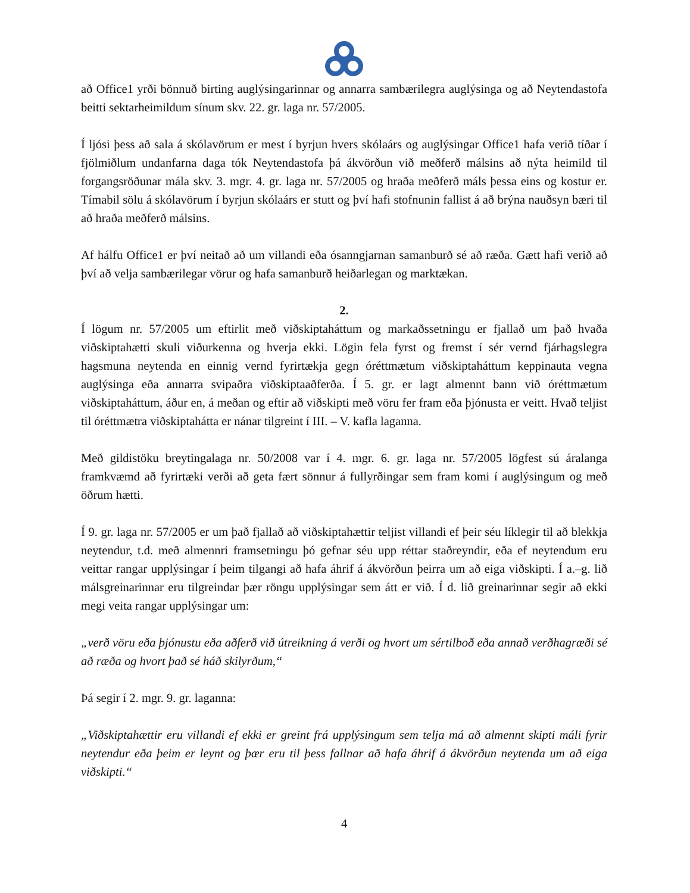að Office1 yrði bönnuð birting auglýsingarinnar og annarra sambærilegra auglýsinga og að Neytendastofa beitti sektarheimildum sínum skv. 22. gr. laga nr. 57/2005.
Í ljósi þess að sala á skólavörum er mest í byrjun hvers skólaárs og auglýsingar Office1 hafa verið tíðar í fjölmiðlum undanfarna daga tók Neytendastofa þá ákvörðun við meðferð málsins að nýta heimild til forgangsröðunar mála skv. 3. mgr. 4. gr. laga nr. 57/2005 og hraða meðferð máls þessa eins og kostur er. Tímabil sölu á skólavörum í byrjun skólaárs er stutt og því hafi stofnunin fallist á að brýna nauðsyn bæri til að hraða meðferð málsins.
Af hálfu Office1 er því neitað að um villandi eða ósanngjarnan samanburð sé að ræða. Gætt hafi verið að því að velja sambærilegar vörur og hafa samanburð heiðarlegan og marktækan.
2.
Í lögum nr. 57/2005 um eftirlit með viðskiptaháttum og markaðssetningu er fjallað um það hvaða viðskiptahætti skuli viðurkenna og hverja ekki. Lögin fela fyrst og fremst í sér vernd fjárhagslegra hagsmuna neytenda en einnig vernd fyrirtækja gegn óréttmætum viðskiptaháttum keppinauta vegna auglýsinga eða annarra svipaðra viðskiptaaðferða. Í 5. gr. er lagt almennt bann við óréttmætum viðskiptaháttum, áður en, á meðan og eftir að viðskipti með vöru fer fram eða þjónusta er veitt. Hvað teljist til óréttmætra viðskiptahátta er nánar tilgreint í III. – V. kafla laganna.
Með gildistöku breytingalaga nr. 50/2008 var í 4. mgr. 6. gr. laga nr. 57/2005 lögfest sú áralanga framkvæmd að fyrirtæki verði að geta fært sönnur á fullyrðingar sem fram komi í auglýsingum og með öðrum hætti.
Í 9. gr. laga nr. 57/2005 er um það fjallað að viðskiptahættir teljist villandi ef þeir séu líklegir til að blekkja neytendur, t.d. með almennri framsetningu þó gefnar séu upp réttar staðreyndir, eða ef neytendum eru veittar rangar upplýsingar í þeim tilgangi að hafa áhrif á ákvörðun þeirra um að eiga viðskipti. Í a.–g. lið málsgreinarinnar eru tilgreindar þær röngu upplýsingar sem átt er við. Í d. lið greinarinnar segir að ekki megi veita rangar upplýsingar um:
„verð vöru eða þjónustu eða aðferð við útreikning á verði og hvort um sértilboð eða annað verðhagræði sé að ræða og hvort það sé háð skilyrðum,“
Þá segir í 2. mgr. 9. gr. laganna:
„Viðskiptahættir eru villandi ef ekki er greint frá upplýsingum sem telja má að almennt skipti máli fyrir neytendur eða þeim er leynt og þær eru til þess fallnar að hafa áhrif á ákvörðun neytenda um að eiga viðskipti.“
4